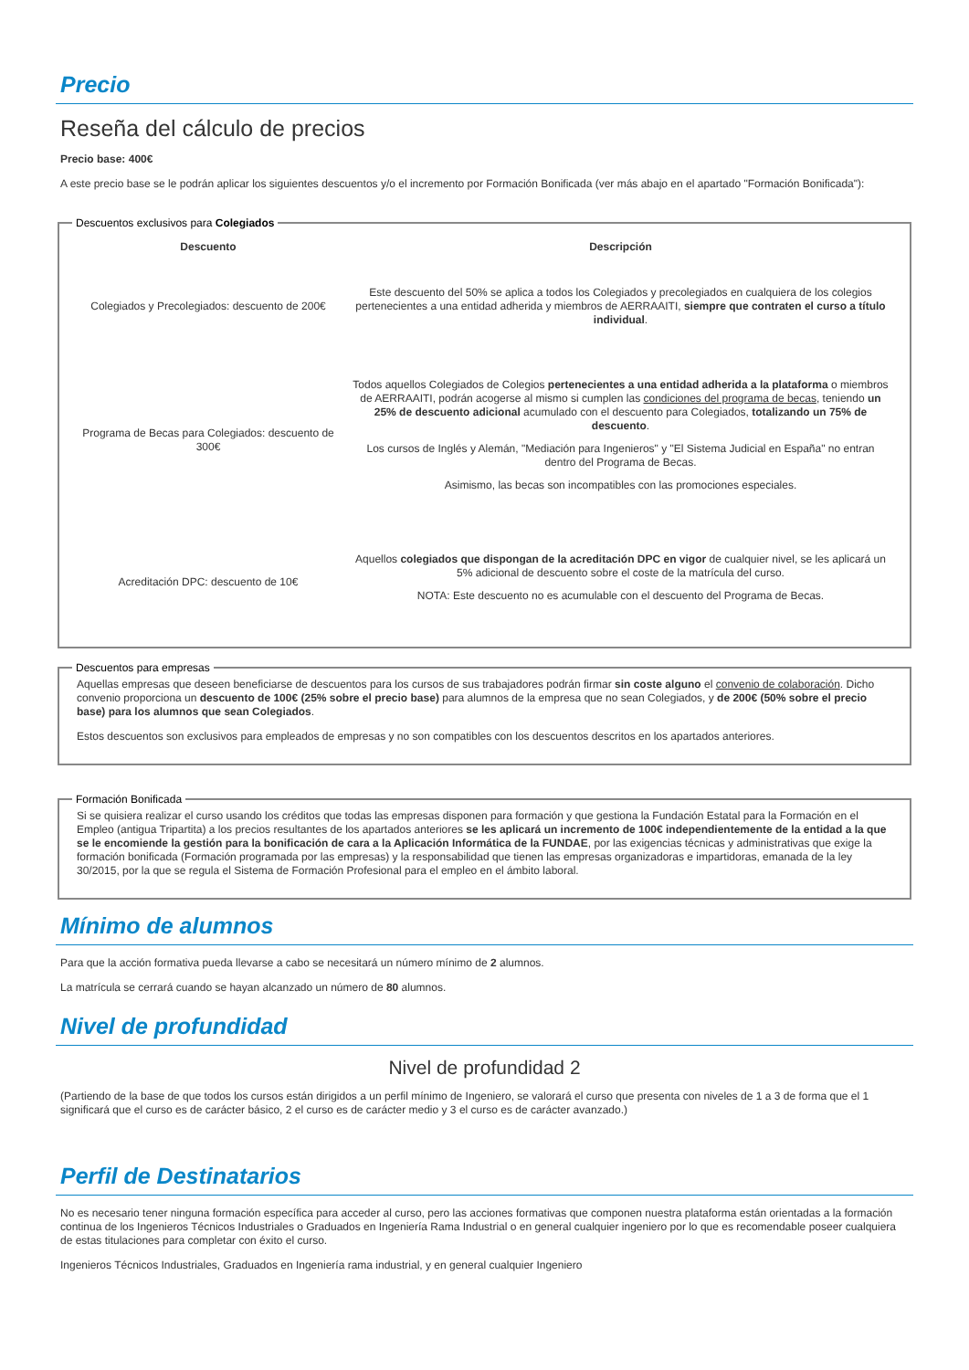Precio
Reseña del cálculo de precios
Precio base: 400€
A este precio base se le podrán aplicar los siguientes descuentos y/o el incremento por Formación Bonificada (ver más abajo en el apartado "Formación Bonificada"):
Descuentos exclusivos para Colegiados
| Descuento | Descripción |
| --- | --- |
| Colegiados y Precolegiados: descuento de 200€ | Este descuento del 50% se aplica a todos los Colegiados y precolegiados en cualquiera de los colegios pertenecientes a una entidad adherida y miembros de AERRAAITI, siempre que contraten el curso a título individual . |
| Programa de Becas para Colegiados: descuento de 300€ | Todos aquellos Colegiados de Colegios pertenecientes a una entidad adherida a la plataforma o miembros de AERRAAITI, podrán acogerse al mismo si cumplen las condiciones del programa de becas , teniendo un 25% de descuento adicional acumulado con el descuento para Colegiados, totalizando un 75% de descuento . Los cursos de Inglés y Alemán, "Mediación para Ingenieros" y "El Sistema Judicial en España" no entran dentro del Programa de Becas. Asimismo, las becas son incompatibles con las promociones especiales. |
| Acreditación DPC: descuento de 10€ | Aquellos colegiados que dispongan de la acreditación DPC en vigor de cualquier nivel, se les aplicará un 5% adicional de descuento sobre el coste de la matrícula del curso. NOTA: Este descuento no es acumulable con el descuento del Programa de Becas. |
Descuentos para empresas
Aquellas empresas que deseen beneficiarse de descuentos para los cursos de sus trabajadores podrán firmar sin coste alguno el convenio de colaboración. Dicho convenio proporciona un descuento de 100€ (25% sobre el precio base) para alumnos de la empresa que no sean Colegiados, y de 200€ (50% sobre el precio base) para los alumnos que sean Colegiados.
Estos descuentos son exclusivos para empleados de empresas y no son compatibles con los descuentos descritos en los apartados anteriores.
Formación Bonificada
Si se quisiera realizar el curso usando los créditos que todas las empresas disponen para formación y que gestiona la Fundación Estatal para la Formación en el Empleo (antigua Tripartita) a los precios resultantes de los apartados anteriores se les aplicará un incremento de 100€ independientemente de la entidad a la que se le encomiende la gestión para la bonificación de cara a la Aplicación Informática de la FUNDAE, por las exigencias técnicas y administrativas que exige la formación bonificada (Formación programada por las empresas) y la responsabilidad que tienen las empresas organizadoras e impartidoras, emanada de la ley 30/2015, por la que se regula el Sistema de Formación Profesional para el empleo en el ámbito laboral.
Mínimo de alumnos
Para que la acción formativa pueda llevarse a cabo se necesitará un número mínimo de 2 alumnos.
La matrícula se cerrará cuando se hayan alcanzado un número de 80 alumnos.
Nivel de profundidad
Nivel de profundidad 2
(Partiendo de la base de que todos los cursos están dirigidos a un perfil mínimo de Ingeniero, se valorará el curso que presenta con niveles de 1 a 3 de forma que el 1 significará que el curso es de carácter básico, 2 el curso es de carácter medio y 3 el curso es de carácter avanzado.)
Perfil de Destinatarios
No es necesario tener ninguna formación específica para acceder al curso, pero las acciones formativas que componen nuestra plataforma están orientadas a la formación continua de los Ingenieros Técnicos Industriales o Graduados en Ingeniería Rama Industrial o en general cualquier ingeniero por lo que es recomendable poseer cualquiera de estas titulaciones para completar con éxito el curso.
Ingenieros Técnicos Industriales, Graduados en Ingeniería rama industrial, y en general cualquier Ingeniero